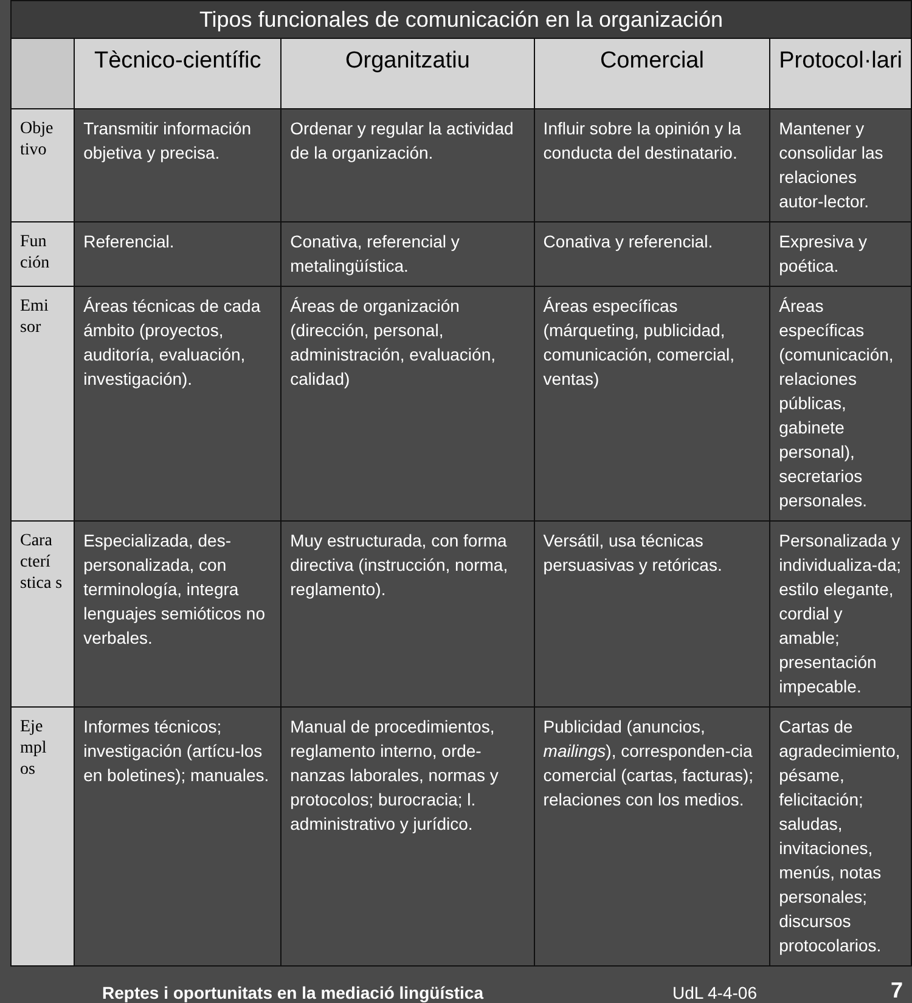| Tipos funcionales de comunicación en la organización | | | | |
| --- | --- | --- | --- | --- |
| | Tècnico-científic | Organitzatiu | Comercial | Protocol·lari |
| Obje tivo | Transmitir información objetiva y precisa. | Ordenar y regular la actividad de la organización. | Influir sobre la opinión y la conducta del destinatario. | Mantener y consolidar las relaciones autor-lector. |
| Fun ción | Referencial. | Conativa, referencial y metalingüística. | Conativa y referencial. | Expresiva y poética. |
| Emi sor | Áreas técnicas de cada ámbito (proyectos, auditoría, evaluación, investigación). | Áreas de organización (dirección, personal, administración, evaluación, calidad) | Áreas específicas (márqueting, publicidad, comunicación, comercial, ventas) | Áreas específicas (comunicación, relaciones públicas, gabinete personal), secretarios personales. |
| Cara cterí stica s | Especializada, des-personalizada, con terminología, integra lenguajes semióticos no verbales. | Muy estructurada, con forma directiva (instrucción, norma, reglamento). | Versátil, usa técnicas persuasivas y retóricas. | Personalizada y individualiza-da; estilo elegante, cordial y amable; presentación impecable. |
| Eje mpl os | Informes técnicos; investigación (artícu-los en boletines); manuales. | Manual de procedimientos, reglamento interno, orde-nanzas laborales, normas y protocolos; burocracia; l. administrativo y jurídico. | Publicidad (anuncios, mailings ), corresponden-cia comercial (cartas, facturas); relaciones con los medios. | Cartas de agradecimiento, pésame, felicitación; saludas, invitaciones, menús, notas personales; discursos protocolarios. |
Reptes i oportunitats en la mediació lingüística UdL 4-4-06 7